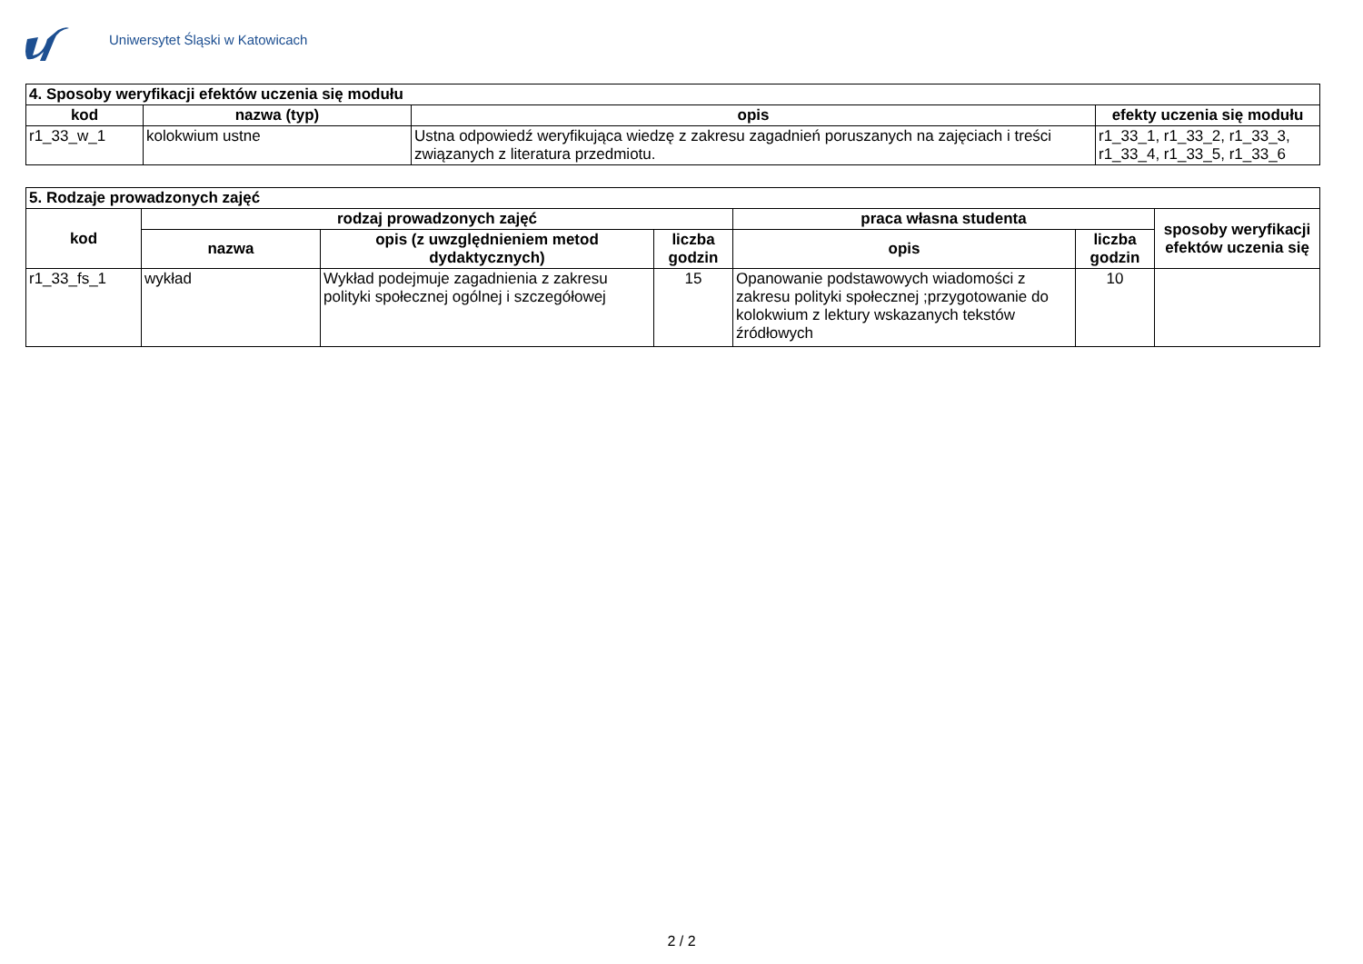Uniwersytet Śląski w Katowicach
| 4. Sposoby weryfikacji efektów uczenia się modułu | | | |
| --- | --- | --- | --- |
| kod | nazwa (typ) | opis | efekty uczenia się modułu |
| r1_33_w_1 | kolokwium ustne | Ustna odpowiedź weryfikująca wiedzę z zakresu zagadnień poruszanych na zajęciach i treści związanych z literatura przedmiotu. | r1_33_1, r1_33_2, r1_33_3, r1_33_4, r1_33_5, r1_33_6 |
| 5. Rodzaje prowadzonych zajęć | | | | | | |
| --- | --- | --- | --- | --- | --- | --- |
| kod | rodzaj prowadzonych zajęć | | | praca własna studenta | | sposoby weryfikacji efektów uczenia się |
| | nazwa | opis (z uwzględnieniem metod dydaktycznych) | liczba godzin | opis | liczba godzin | |
| r1_33_fs_1 | wykład | Wykład podejmuje zagadnienia z zakresu polityki społecznej ogólnej i szczegółowej | 15 | Opanowanie podstawowych wiadomości z zakresu polityki społecznej ;przygotowanie do kolokwium z lektury wskazanych tekstów źródłowych | 10 | |
2 / 2